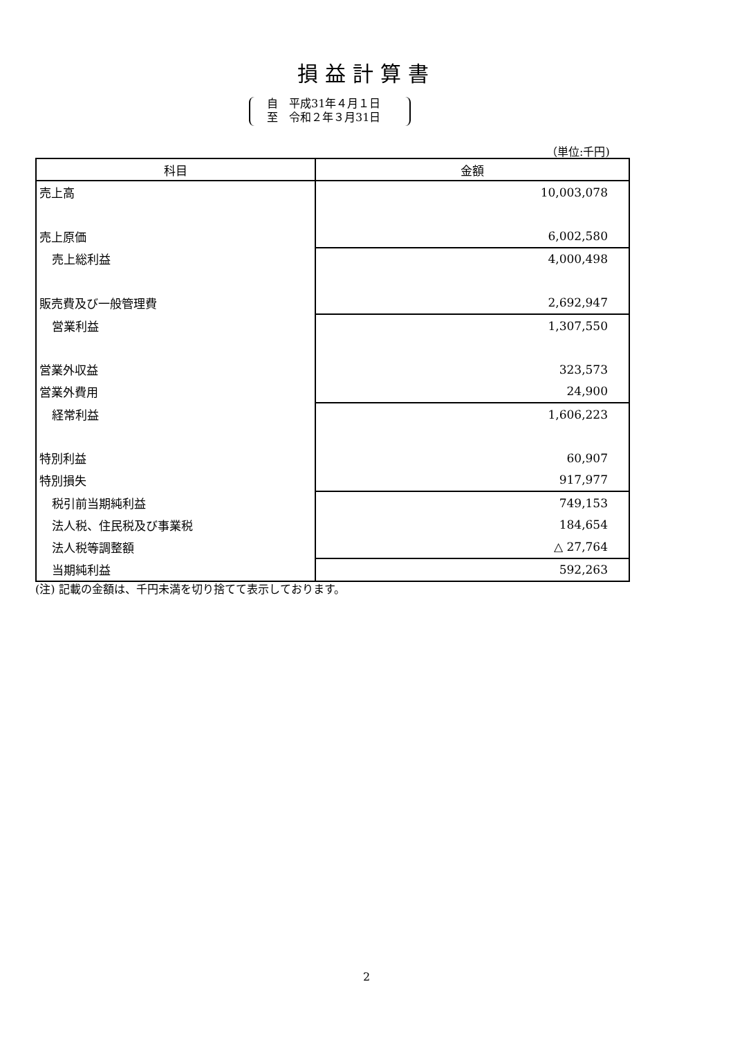損益計算書
自　平成31年４月１日
至　令和２年３月31日
（単位:千円)
| 科目 | 金額 |
| --- | --- |
| 売上高 | 10,003,078 |
| 売上原価 | 6,002,580 |
| 売上総利益 | 4,000,498 |
| 販売費及び一般管理費 | 2,692,947 |
| 営業利益 | 1,307,550 |
| 営業外収益 | 323,573 |
| 営業外費用 | 24,900 |
| 経常利益 | 1,606,223 |
| 特別利益 | 60,907 |
| 特別損失 | 917,977 |
| 税引前当期純利益 | 749,153 |
| 法人税、住民税及び事業税 | 184,654 |
| 法人税等調整額 | △ 27,764 |
| 当期純利益 | 592,263 |
(注) 記載の金額は、千円未満を切り捨てて表示しております。
2